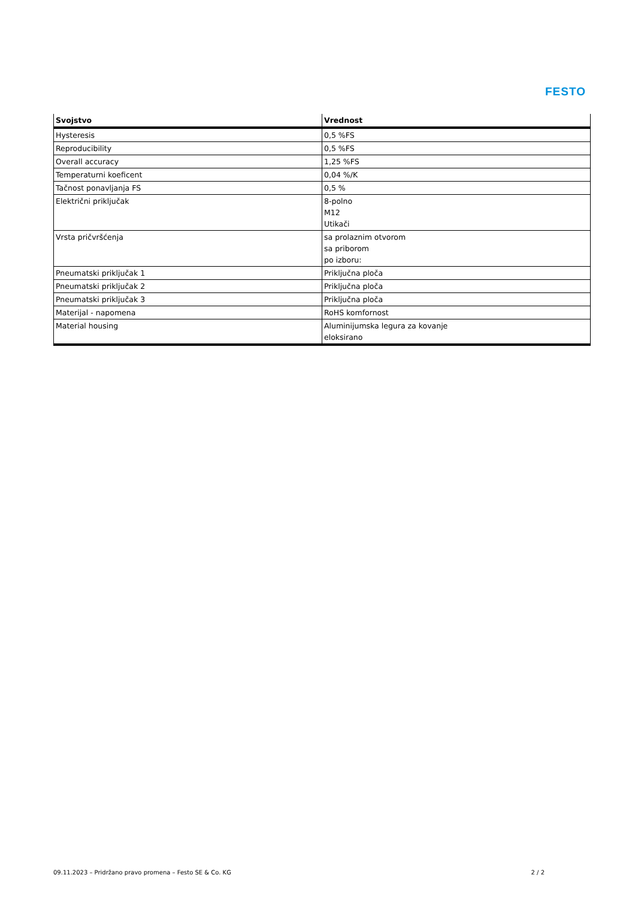FESTO
| Svojstvo | Vrednost |
| --- | --- |
| Hysteresis | 0,5 %FS |
| Reproducibility | 0,5 %FS |
| Overall accuracy | 1,25 %FS |
| Temperaturni koeficent | 0,04 %/K |
| Tačnost ponavljanja FS | 0,5 % |
| Električni priključak | 8-polno M12 Utikači |
| Vrsta pričvršćenja | sa prolaznim otvorom sa priborom po izboru: |
| Pneumatski priključak 1 | Priključna ploča |
| Pneumatski priključak 2 | Priključna ploča |
| Pneumatski priključak 3 | Priključna ploča |
| Materijal - napomena | RoHS komfornost |
| Material housing | Aluminijumska legura za kovanje eloksirano |
09.11.2023 – Pridržano pravo promena – Festo SE & Co. KG 2 / 2